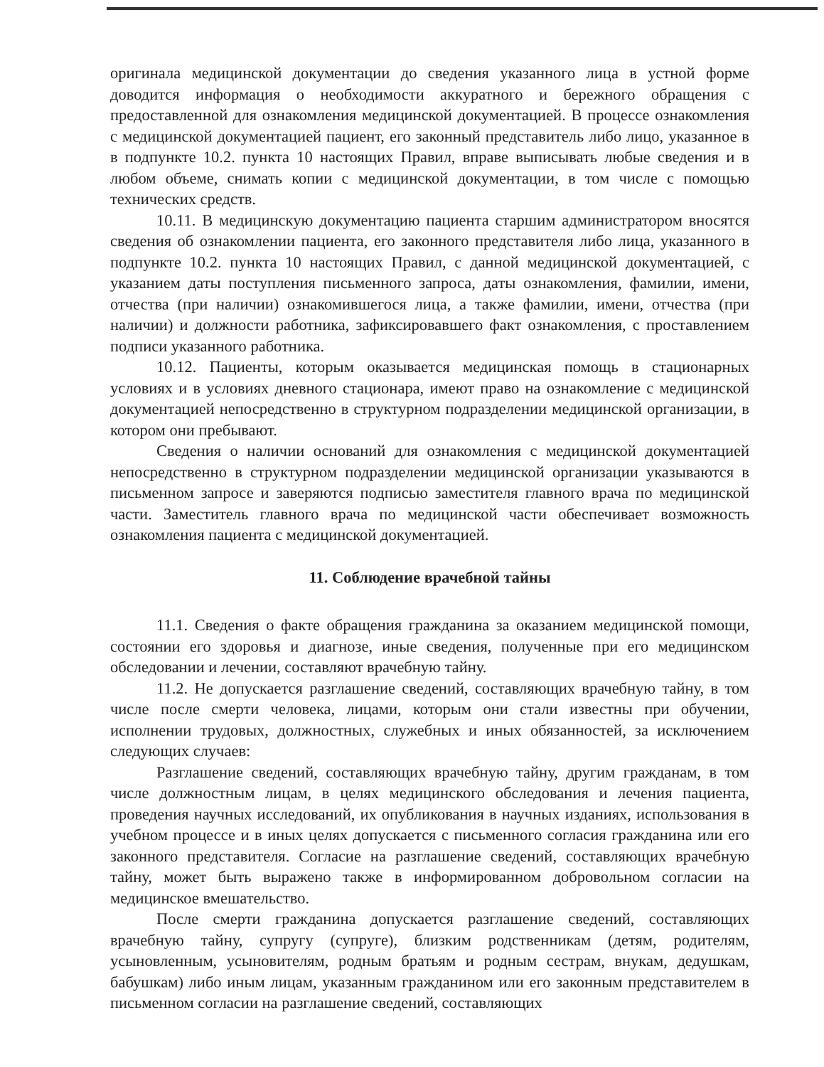оригинала медицинской документации до сведения указанного лица в устной форме доводится информация о необходимости аккуратного и бережного обращения с предоставленной для ознакомления медицинской документацией. В процессе ознакомления с медицинской документацией пациент, его законный представитель либо лицо, указанное в в подпункте 10.2. пункта 10 настоящих Правил, вправе выписывать любые сведения и в любом объеме, снимать копии с медицинской документации, в том числе с помощью технических средств.
10.11. В медицинскую документацию пациента старшим администратором вносятся сведения об ознакомлении пациента, его законного представителя либо лица, указанного в подпункте 10.2. пункта 10 настоящих Правил, с данной медицинской документацией, с указанием даты поступления письменного запроса, даты ознакомления, фамилии, имени, отчества (при наличии) ознакомившегося лица, а также фамилии, имени, отчества (при наличии) и должности работника, зафиксировавшего факт ознакомления, с проставлением подписи указанного работника.
10.12. Пациенты, которым оказывается медицинская помощь в стационарных условиях и в условиях дневного стационара, имеют право на ознакомление с медицинской документацией непосредственно в структурном подразделении медицинской организации, в котором они пребывают.
Сведения о наличии оснований для ознакомления с медицинской документацией непосредственно в структурном подразделении медицинской организации указываются в письменном запросе и заверяются подписью заместителя главного врача по медицинской части. Заместитель главного врача по медицинской части обеспечивает возможность ознакомления пациента с медицинской документацией.
11. Соблюдение врачебной тайны
11.1. Сведения о факте обращения гражданина за оказанием медицинской помощи, состоянии его здоровья и диагнозе, иные сведения, полученные при его медицинском обследовании и лечении, составляют врачебную тайну.
11.2. Не допускается разглашение сведений, составляющих врачебную тайну, в том числе после смерти человека, лицами, которым они стали известны при обучении, исполнении трудовых, должностных, служебных и иных обязанностей, за исключением следующих случаев:
Разглашение сведений, составляющих врачебную тайну, другим гражданам, в том числе должностным лицам, в целях медицинского обследования и лечения пациента, проведения научных исследований, их опубликования в научных изданиях, использования в учебном процессе и в иных целях допускается с письменного согласия гражданина или его законного представителя. Согласие на разглашение сведений, составляющих врачебную тайну, может быть выражено также в информированном добровольном согласии на медицинское вмешательство.
После смерти гражданина допускается разглашение сведений, составляющих врачебную тайну, супругу (супруге), близким родственникам (детям, родителям, усыновленным, усыновителям, родным братьям и родным сестрам, внукам, дедушкам, бабушкам) либо иным лицам, указанным гражданином или его законным представителем в письменном согласии на разглашение сведений, составляющих